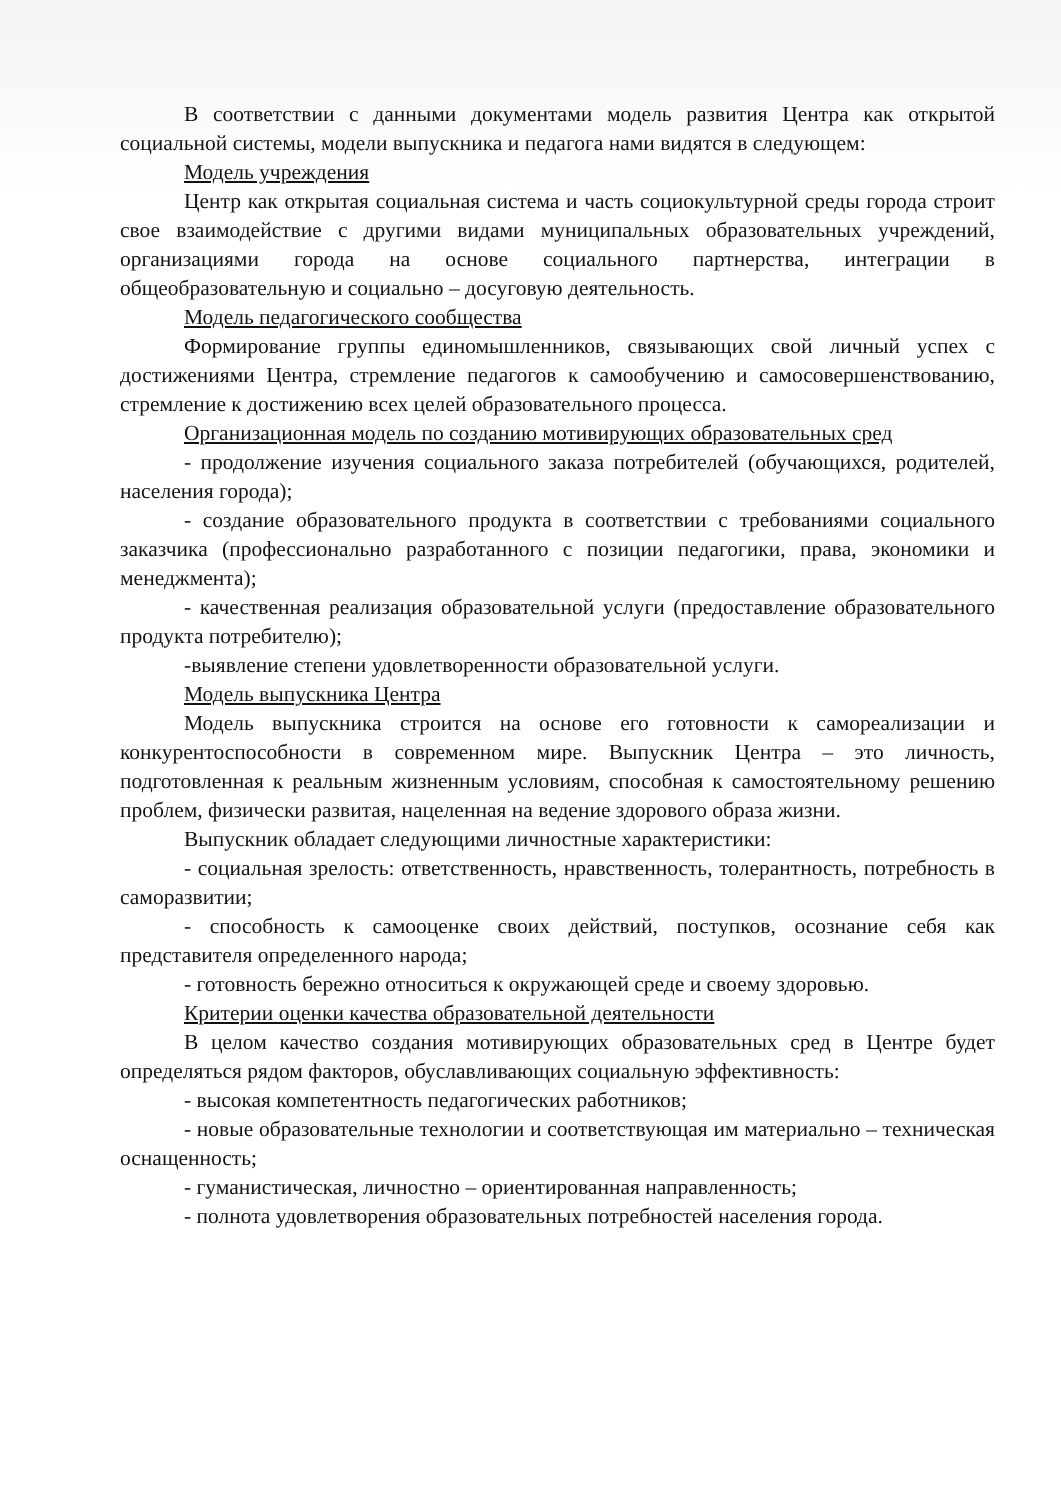В соответствии с данными документами модель развития Центра как открытой социальной системы, модели выпускника и педагога нами видятся в следующем:
Модель учреждения
Центр как открытая социальная система и часть социокультурной среды города строит свое взаимодействие с другими видами муниципальных образовательных учреждений, организациями города на основе социального партнерства, интеграции в общеобразовательную и социально – досуговую деятельность.
Модель педагогического сообщества
Формирование группы единомышленников, связывающих свой личный успех с достижениями Центра, стремление педагогов к самообучению и самосовершенствованию, стремление к достижению всех целей образовательного процесса.
Организационная модель по созданию мотивирующих образовательных сред
- продолжение изучения социального заказа потребителей (обучающихся, родителей, населения города);
- создание образовательного продукта в соответствии с требованиями социального заказчика (профессионально разработанного с позиции педагогики, права, экономики и менеджмента);
- качественная реализация образовательной услуги (предоставление образовательного продукта потребителю);
-выявление степени удовлетворенности образовательной услуги.
Модель выпускника Центра
Модель выпускника строится на основе его готовности к самореализации и конкурентоспособности в современном мире. Выпускник Центра – это личность, подготовленная к реальным жизненным условиям, способная к самостоятельному решению проблем, физически развитая, нацеленная на ведение здорового образа жизни.
Выпускник обладает следующими личностные характеристики:
- социальная зрелость: ответственность, нравственность, толерантность, потребность в саморазвитии;
- способность к самооценке своих действий, поступков, осознание себя как представителя определенного народа;
- готовность бережно относиться к окружающей среде и своему здоровью.
Критерии оценки качества образовательной деятельности
В целом качество создания мотивирующих образовательных сред в Центре будет определяться рядом факторов, обуславливающих социальную эффективность:
- высокая компетентность педагогических работников;
- новые образовательные технологии и соответствующая им материально – техническая оснащенность;
- гуманистическая, личностно – ориентированная направленность;
- полнота удовлетворения образовательных потребностей населения города.